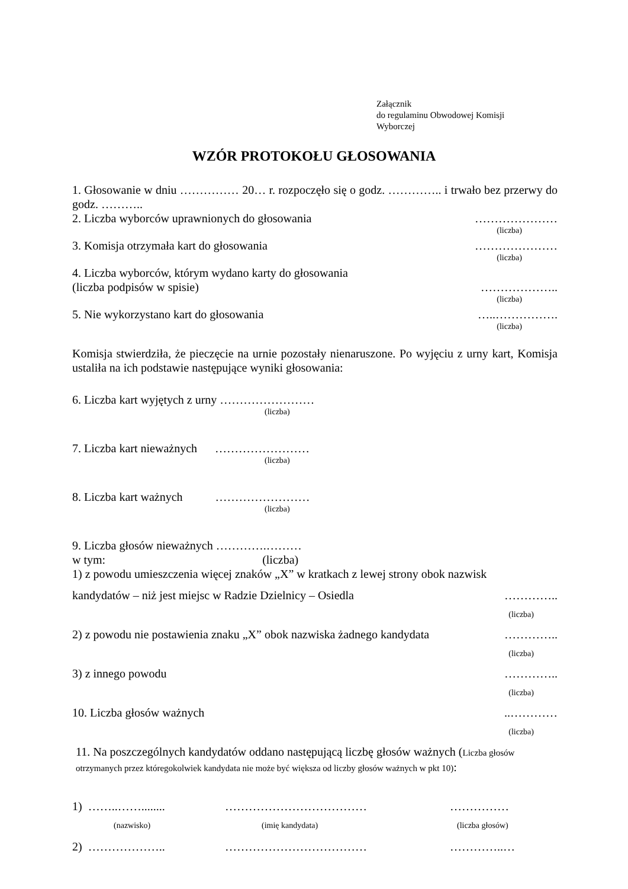Załącznik
do regulaminu Obwodowej Komisji
Wyborczej
WZÓR PROTOKOŁU GŁOSOWANIA
1. Głosowanie w dniu …………… 20… r. rozpoczęło się o godz. ………….. i trwało bez przerwy do godz. ………..
2. Liczba wyborców uprawnionych do głosowania …………………
(liczba)
3. Komisja otrzymała kart do głosowania …………………
(liczba)
4. Liczba wyborców, którym wydano karty do głosowania
(liczba podpisów w spisie) ………………..
(liczba)
5. Nie wykorzystano kart do głosowania …..…………….
(liczba)
Komisja stwierdziła, że pieczęcie na urnie pozostały nienaruszone. Po wyjęciu z urny kart, Komisja ustaliła na ich podstawie następujące wyniki głosowania:
6. Liczba kart wyjętych z urny ……………………
(liczba)
7. Liczba kart nieważnych ……………………
(liczba)
8. Liczba kart ważnych ……………………
(liczba)
9. Liczba głosów nieważnych ………….………
w tym: (liczba)
1) z powodu umieszczenia więcej znaków „X” w kratkach z lewej strony obok nazwisk
kandydatów – niż jest miejsc w Radzie Dzielnicy – Osiedla …………..
(liczba)
2) z powodu nie postawienia znaku „X” obok nazwiska żadnego kandydata …………..
(liczba)
3) z innego powodu …………..
(liczba)
10. Liczba głosów ważnych..…………
(liczba)
11. Na poszczególnych kandydatów oddano następującą liczbę głosów ważnych (Liczba głosów otrzymanych przez któregokolwiek kandydata nie może być większa od liczby głosów ważnych w pkt 10):
1) ……..……........ ……………………………… ……………
(nazwisko) (imię kandydata) (liczba głosów)
2) ……………….. ……………………………… …………..…